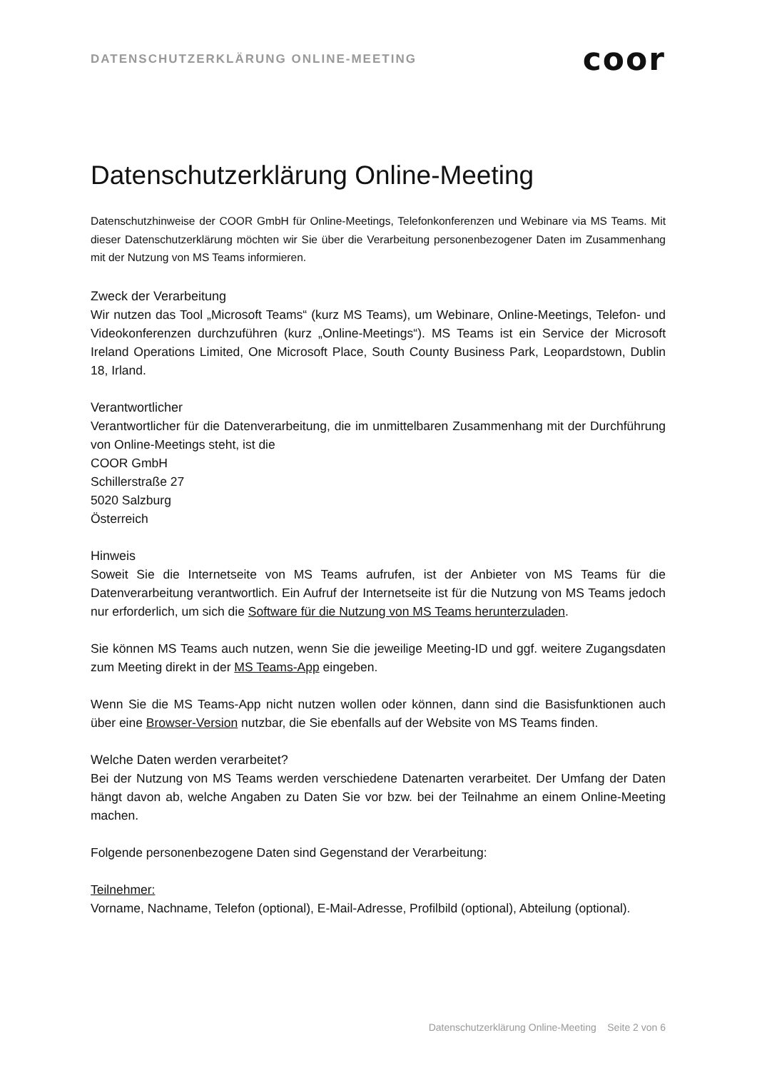DATENSCHUTZERKLÄRUNG ONLINE-MEETING coor
Datenschutzerklärung Online-Meeting
Datenschutzhinweise der COOR GmbH für Online-Meetings, Telefonkonferenzen und Webinare via MS Teams. Mit dieser Datenschutzerklärung möchten wir Sie über die Verarbeitung personenbezogener Daten im Zusammenhang mit der Nutzung von MS Teams informieren.
Zweck der Verarbeitung
Wir nutzen das Tool „Microsoft Teams“ (kurz MS Teams), um Webinare, Online-Meetings, Telefon- und Videokonferenzen durchzuführen (kurz „Online-Meetings“). MS Teams ist ein Service der Microsoft Ireland Operations Limited, One Microsoft Place, South County Business Park, Leopardstown, Dublin 18, Irland.
Verantwortlicher
Verantwortlicher für die Datenverarbeitung, die im unmittelbaren Zusammenhang mit der Durchführung von Online-Meetings steht, ist die
COOR GmbH
Schillerstraße 27
5020 Salzburg
Österreich
Hinweis
Soweit Sie die Internetseite von MS Teams aufrufen, ist der Anbieter von MS Teams für die Datenverarbeitung verantwortlich. Ein Aufruf der Internetseite ist für die Nutzung von MS Teams jedoch nur erforderlich, um sich die Software für die Nutzung von MS Teams herunterzuladen.
Sie können MS Teams auch nutzen, wenn Sie die jeweilige Meeting-ID und ggf. weitere Zugangsdaten zum Meeting direkt in der MS Teams-App eingeben.
Wenn Sie die MS Teams-App nicht nutzen wollen oder können, dann sind die Basisfunktionen auch über eine Browser-Version nutzbar, die Sie ebenfalls auf der Website von MS Teams finden.
Welche Daten werden verarbeitet?
Bei der Nutzung von MS Teams werden verschiedene Datenarten verarbeitet. Der Umfang der Daten hängt davon ab, welche Angaben zu Daten Sie vor bzw. bei der Teilnahme an einem Online-Meeting machen.
Folgende personenbezogene Daten sind Gegenstand der Verarbeitung:
Teilnehmer:
Vorname, Nachname, Telefon (optional), E-Mail-Adresse, Profilbild (optional), Abteilung (optional).
Datenschutzerklärung Online-Meeting Seite 2 von 6